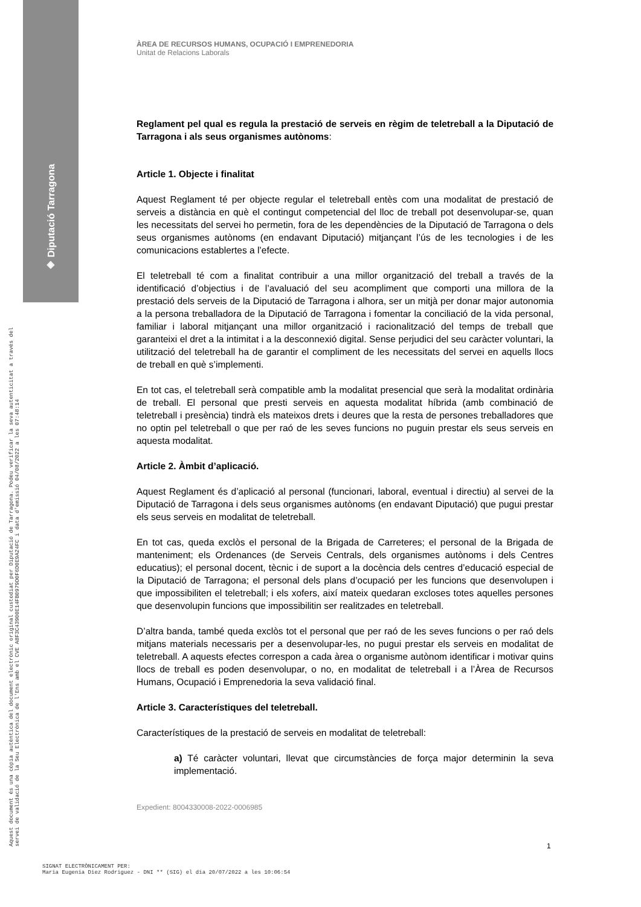◈ Diputació Tarragona
Aquest document és una còpia autèntica del document electrònic original custodiat per Diputació de Tarragona. Podeu verificar la seva autenticitat a través del servei de validació de la Seu Electrònica de l'Ens amb el CVE A8F3C43900E14FB0979D0F6D0E9A24FC i data d'emissió 04/08/2022 a les 07:48:14
ÀREA DE RECURSOS HUMANS, OCUPACIÓ I EMPRENEDORIA
Unitat de Relacions Laborals
Reglament pel qual es regula la prestació de serveis en règim de teletreball a la Diputació de Tarragona i als seus organismes autònoms:
Article 1. Objecte i finalitat
Aquest Reglament té per objecte regular el teletreball entès com una modalitat de prestació de serveis a distància en què el contingut competencial del lloc de treball pot desenvolupar-se, quan les necessitats del servei ho permetin, fora de les dependències de la Diputació de Tarragona o dels seus organismes autònoms (en endavant Diputació) mitjançant l’ús de les tecnologies i de les comunicacions establertes a l’efecte.
El teletreball té com a finalitat contribuir a una millor organització del treball a través de la identificació d’objectius i de l’avaluació del seu acompliment que comporti una millora de la prestació dels serveis de la Diputació de Tarragona i alhora, ser un mitjà per donar major autonomia a la persona treballadora de la Diputació de Tarragona i fomentar la conciliació de la vida personal, familiar i laboral mitjançant una millor organització i racionalització del temps de treball que garanteixi el dret a la intimitat i a la desconnexió digital. Sense perjudici del seu caràcter voluntari, la utilització del teletreball ha de garantir el compliment de les necessitats del servei en aquells llocs de treball en què s’implementi.
En tot cas, el teletreball serà compatible amb la modalitat presencial que serà la modalitat ordinària de treball. El personal que presti serveis en aquesta modalitat híbrida (amb combinació de teletreball i presència) tindrà els mateixos drets i deures que la resta de persones treballadores que no optin pel teletreball o que per raó de les seves funcions no puguin prestar els seus serveis en aquesta modalitat.
Article 2. Àmbit d’aplicació.
Aquest Reglament és d’aplicació al personal (funcionari, laboral, eventual i directiu) al servei de la Diputació de Tarragona i dels seus organismes autònoms (en endavant Diputació) que pugui prestar els seus serveis en modalitat de teletreball.
En tot cas, queda exclòs el personal de la Brigada de Carreteres; el personal de la Brigada de manteniment; els Ordenances (de Serveis Centrals, dels organismes autònoms i dels Centres educatius); el personal docent, tècnic i de suport a la docència dels centres d’educació especial de la Diputació de Tarragona; el personal dels plans d’ocupació per les funcions que desenvolupen i que impossibiliten el teletreball; i els xofers, així mateix quedaran excloses totes aquelles persones que desenvolupin funcions que impossibilitin ser realitzades en teletreball.
D’altra banda, també queda exclòs tot el personal que per raó de les seves funcions o per raó dels mitjans materials necessaris per a desenvolupar-les, no pugui prestar els serveis en modalitat de teletreball. A aquests efectes correspon a cada àrea o organisme autònom identificar i motivar quins llocs de treball es poden desenvolupar, o no, en modalitat de teletreball i a l’Àrea de Recursos Humans, Ocupació i Emprenedoria la seva validació final.
Article 3. Característiques del teletreball.
Característiques de la prestació de serveis en modalitat de teletreball:
a) Té caràcter voluntari, llevat que circumstàncies de força major determinin la seva implementació.
Expedient: 8004330008-2022-0006985
1
SIGNAT ELECTRÒNICAMENT PER:
Maria Eugenia Diez Rodriguez - DNI ** (SIG) el dia 20/07/2022 a les 10:06:54